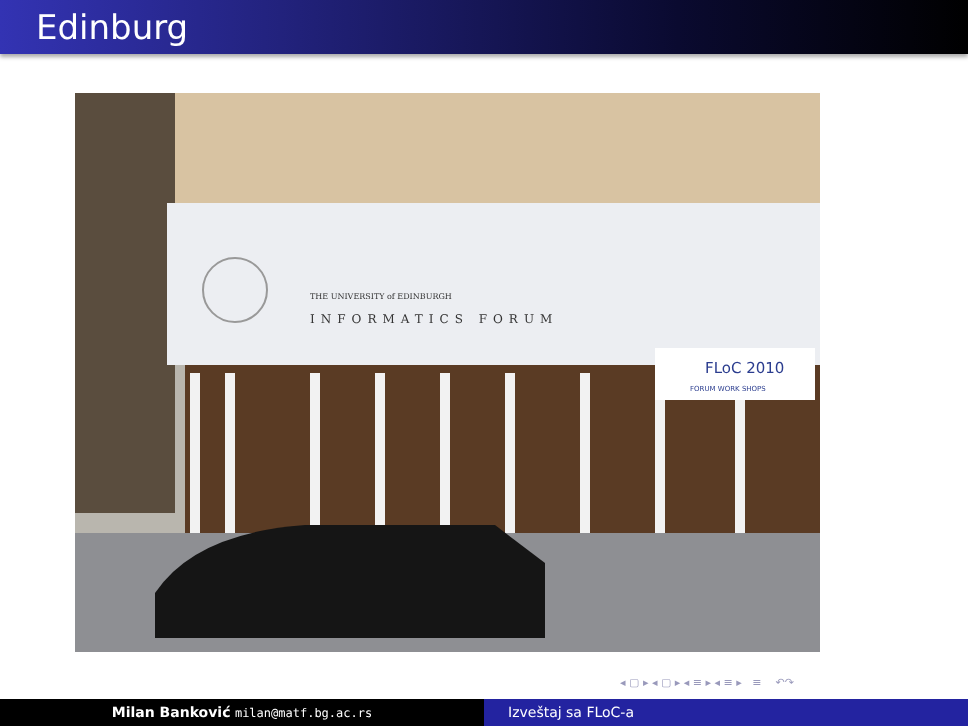Edinburg
FLoC 2010
FORUM WORK SHOPS
THE UNIVERSITY of EDINBURGH
INFORMATICS FORUM
◂ ▢ ▸ ◂ ▢ ▸ ◂ ≡ ▸ ◂ ≡ ▸ ≡ ↶↷
Milan Banković milan@matf.bg.ac.rs
Izveštaj sa FLoC-a